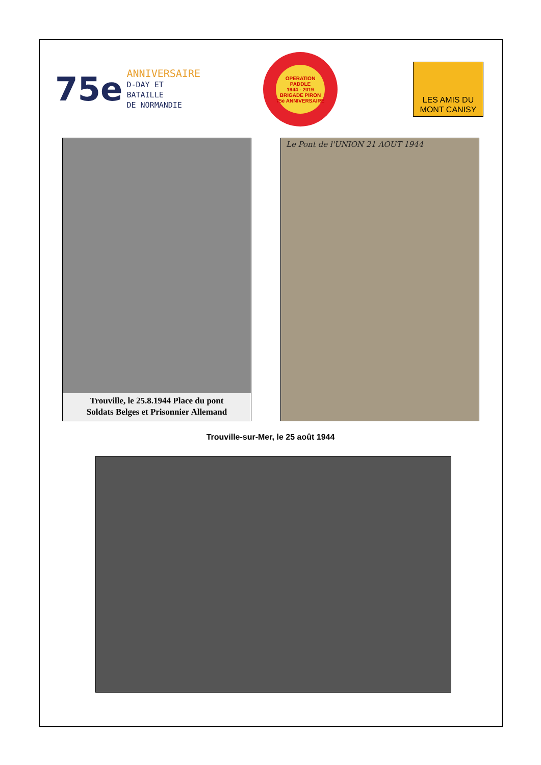75e
ANNIVERSAIRE
D-DAY ET BATAILLE
DE NORMANDIE
OPERATION PADDLE
1944 - 2019
BRIGADE PIRON
75è ANNIVERSAIRE
LES AMIS DU
MONT CANISY
Trouville, le 25.8.1944 Place du pont
Soldats Belges et Prisonnier Allemand
Le Pont de l'UNION 21 AOUT 1944
Trouville-sur-Mer, le 25 août 1944